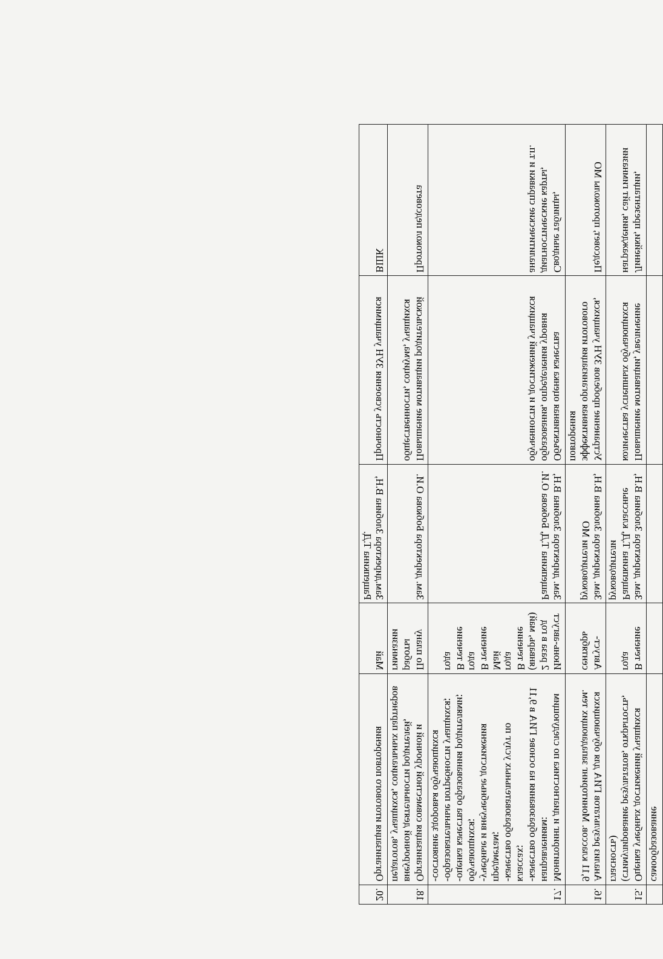| | самообразование | | | | |
| 15. | Оценка учебных достижений учащихся (стимулирование результатов, открытость, гласность) | В течение года | Зам. директора Злобина В.Н, Ращепкина Т.Д, классные руководители | Повышение мотивации, увеличение количества успешных обучающихся | Линейки, презентации, награждения, сайт гимназии |
| 16. | Анализ результатов ГИА для обучающихся 9,11 классов. Мониторинг западающих тем. | Август-сентябрь | Зам. директора Злобина В.Н, руководители МО | Устранение пробелов ЗУН учащихся, эффективная организация итогового повторения | Педсовет, протоколы МО |
| 17. | Мониторинг и диагностика по следующим направлениям: -качество образования на основе ГИА в 9,11 классах; -качество образовательных услуг по предметам; -учебные и внеучебные достижения обучающихся; -оценка качества образования родителями; -образовательные потребности учащихся; -состояние здоровья обучающихся | Июнь-август 2 раза в год (январь, май) В течение года Май В течение года В течение года | Зам. директора Злобина В.Н, Ращепкина Т.Д, Бобкова О.И. | Объективная оценка качества образования, определения уровня обученности и достижений учащихся | Сводные таблицы, диагностические карты, аналитические справки и т.п. |
| 18. | Организация совместной урочной и внеурочной деятельности родителей, педагогов, учащихся, социальных партнеров | По плану работы гимназии | Зам. директора Бобкова О.И. | Повышение мотивации родительской общественности, социума, учащихся | Протокол педсовета |
| 20. | Организация итогового повторения | Май | Зам.директора Злобина В.Н, Ращепкина Т.Д. | Прочность усвоения ЗУН учащимися | ВШК |